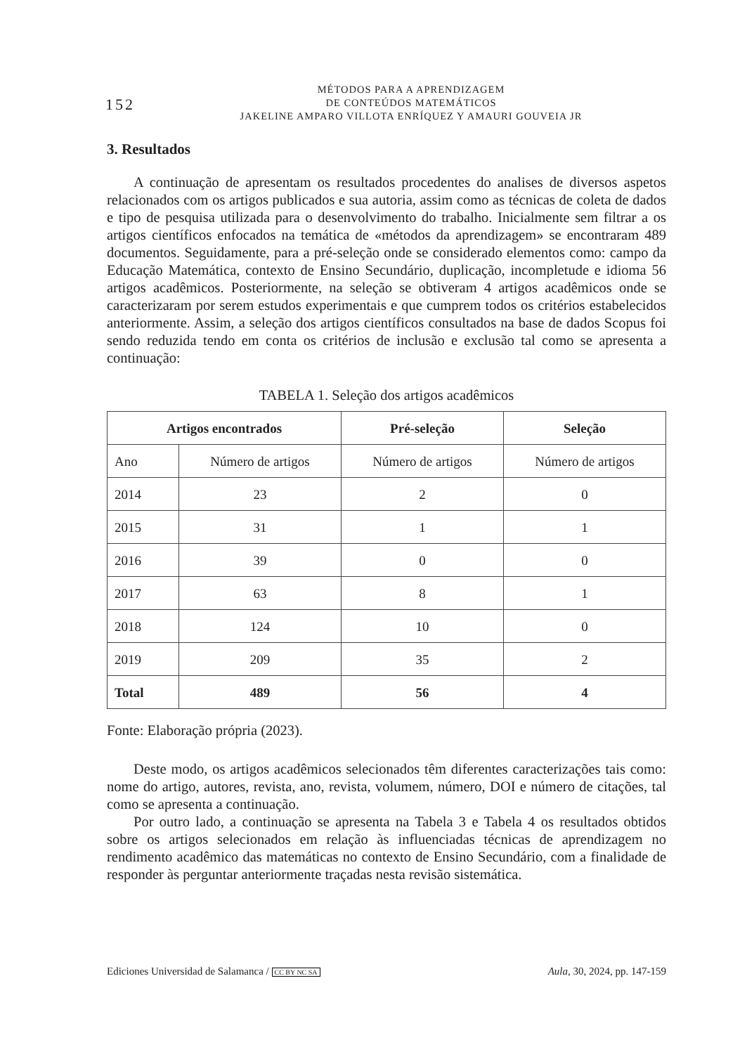152
MÉTODOS PARA A APRENDIZAGEM
DE CONTEÚDOS MATEMÁTICOS
JAKELINE AMPARO VILLOTA ENRÍQUEZ Y AMAURI GOUVEIA JR
3. Resultados
A continuação de apresentam os resultados procedentes do analises de diversos aspetos relacionados com os artigos publicados e sua autoria, assim como as técnicas de coleta de dados e tipo de pesquisa utilizada para o desenvolvimento do trabalho. Inicialmente sem filtrar a os artigos científicos enfocados na temática de «métodos da aprendizagem» se encontraram 489 documentos. Seguidamente, para a pré-seleção onde se considerado elementos como: campo da Educação Matemática, contexto de Ensino Secundário, duplicação, incompletude e idioma 56 artigos acadêmicos. Posteriormente, na seleção se obtiveram 4 artigos acadêmicos onde se caracterizaram por serem estudos experimentais e que cumprem todos os critérios estabelecidos anteriormente. Assim, a seleção dos artigos científicos consultados na base de dados Scopus foi sendo reduzida tendo em conta os critérios de inclusão e exclusão tal como se apresenta a continuação:
TABELA 1. Seleção dos artigos acadêmicos
| Artigos encontrados | | Pré-seleção | Seleção |
| --- | --- | --- | --- |
| Ano | Número de artigos | Número de artigos | Número de artigos |
| 2014 | 23 | 2 | 0 |
| 2015 | 31 | 1 | 1 |
| 2016 | 39 | 0 | 0 |
| 2017 | 63 | 8 | 1 |
| 2018 | 124 | 10 | 0 |
| 2019 | 209 | 35 | 2 |
| Total | 489 | 56 | 4 |
Fonte: Elaboração própria (2023).
Deste modo, os artigos acadêmicos selecionados têm diferentes caracterizações tais como: nome do artigo, autores, revista, ano, revista, volumem, número, DOI e número de citações, tal como se apresenta a continuação.
Por outro lado, a continuação se apresenta na Tabela 3 e Tabela 4 os resultados obtidos sobre os artigos selecionados em relação às influenciadas técnicas de aprendizagem no rendimento acadêmico das matemáticas no contexto de Ensino Secundário, com a finalidade de responder às perguntar anteriormente traçadas nesta revisão sistemática.
Ediciones Universidad de Salamanca / CC BY NC SA Aula, 30, 2024, pp. 147-159